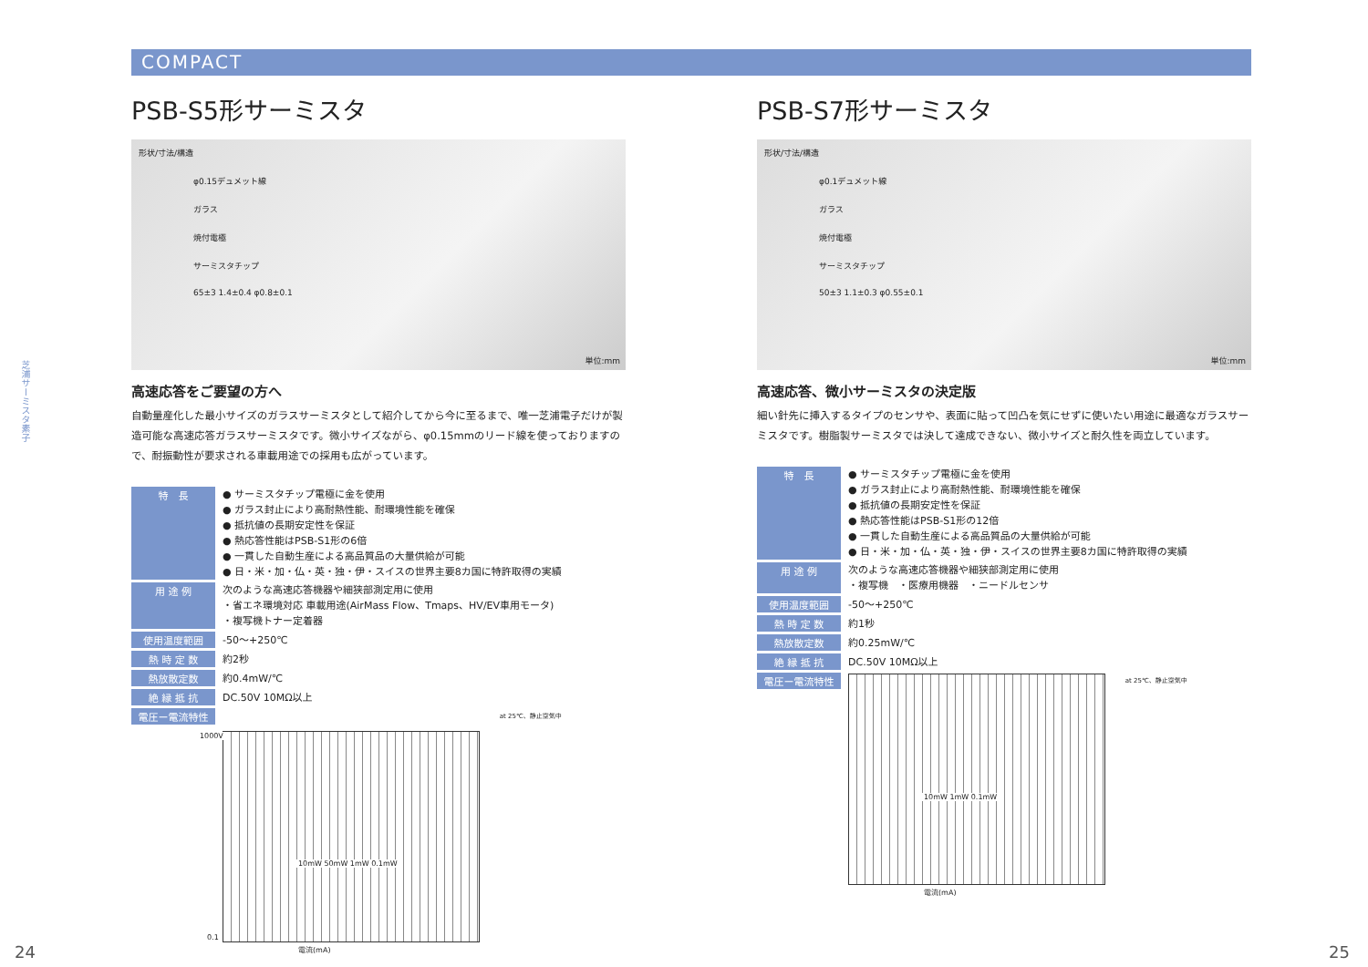COMPACT
芝浦サーミスタ素子
PSB-S5形サーミスタ
形状/寸法/構造
φ0.15デュメット線
ガラス
焼付電極
サーミスタチップ
65±3 1.4±0.4 φ0.8±0.1
単位:mm
高速応答をご要望の方へ
自動量産化した最小サイズのガラスサーミスタとして紹介してから今に至るまで、唯一芝浦電子だけが製造可能な高速応答ガラスサーミスタです。微小サイズながら、φ0.15mmのリード線を使っておりますので、耐振動性が要求される車載用途での採用も広がっています。
| 特 長 | ● サーミスタチップ電極に金を使用 ● ガラス封止により高耐熱性能、耐環境性能を確保 ● 抵抗値の長期安定性を保証 ● 熱応答性能はPSB-S1形の6倍 ● 一貫した自動生産による高品質品の大量供給が可能 ● 日・米・加・仏・英・独・伊・スイスの世界主要8カ国に特許取得の実績 |
| 用 途 例 | 次のような高速応答機器や細狭部測定用に使用 ・省エネ環境対応 車載用途(AirMass Flow、Tmaps、HV/EV車用モータ) ・複写機トナー定着器 |
| 使用温度範囲 | -50～+250℃ |
| 熱 時 定 数 | 約2秒 |
| 熱放散定数 | 約0.4mW/℃ |
| 絶 縁 抵 抗 | DC.50V 10MΩ以上 |
| 電圧ー電流特性 | at 25℃、静止空気中 |
1000V
0.1
10mW 50mW 1mW 0.1mW
電流(mA)
PSB-S7形サーミスタ
形状/寸法/構造
φ0.1デュメット線
ガラス
焼付電極
サーミスタチップ
50±3 1.1±0.3 φ0.55±0.1
単位:mm
高速応答、微小サーミスタの決定版
細い針先に挿入するタイプのセンサや、表面に貼って凹凸を気にせずに使いたい用途に最適なガラスサーミスタです。樹脂製サーミスタでは決して達成できない、微小サイズと耐久性を両立しています。
| 特 長 | ● サーミスタチップ電極に金を使用 ● ガラス封止により高耐熱性能、耐環境性能を確保 ● 抵抗値の長期安定性を保証 ● 熱応答性能はPSB-S1形の12倍 ● 一貫した自動生産による高品質品の大量供給が可能 ● 日・米・加・仏・英・独・伊・スイスの世界主要8カ国に特許取得の実績 |
| 用 途 例 | 次のような高速応答機器や細狭部測定用に使用 ・複写機 ・医療用機器 ・ニードルセンサ |
| 使用温度範囲 | -50～+250℃ |
| 熱 時 定 数 | 約1秒 |
| 熱放散定数 | 約0.25mW/℃ |
| 絶 縁 抵 抗 | DC.50V 10MΩ以上 |
| 電圧ー電流特性 | at 25℃、静止空気中 |
10mW 1mW 0.1mW
電流(mA)
24 25